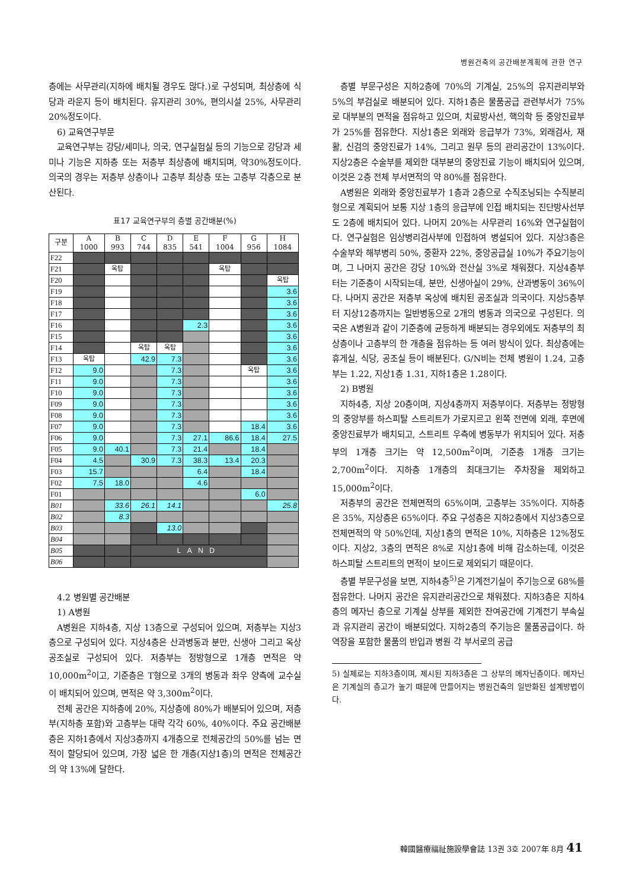병원건축의 공간배분계획에 관한 연구
층에는 사무관리(지하에 배치될 경우도 많다.)로 구성되며, 최상층에 식당과 라운지 등이 배치된다. 유지관리 30%, 편의시설 25%, 사무관리 20%정도이다.
6) 교육연구부문
교육연구부는 강당/세미나, 의국, 연구실험실 등의 기능으로 강당과 세미나 기능은 지하층 또는 저층부 최상층에 배치되며, 약30%정도이다. 의국의 경우는 저층부 상층이나 고층부 최상층 또는 고층부 각층으로 분산된다.
표17 교육연구부의 층별 공간배분(%)
| 구분 | A 1000 | B 993 | C 744 | D 835 | E 541 | F 1004 | G 956 | H 1084 |
| --- | --- | --- | --- | --- | --- | --- | --- | --- |
| F22 | | | | | | | | |
| F21 | | 옥탑 | | | | 옥탑 | | |
| F20 | | | | | | | | 옥탑 |
| F19 | | | | | | | | 3.6 |
| F18 | | | | | | | | 3.6 |
| F17 | | | | | | | | 3.6 |
| F16 | | | | | 2.3 | | | 3.6 |
| F15 | | | | | | | | 3.6 |
| F14 | | | 옥탑 | 옥탑 | | | | 3.6 |
| F13 | 옥탑 | | 42.9 | 7.3 | | | | 3.6 |
| F12 | 9.0 | | | 7.3 | | | 옥탑 | 3.6 |
| F11 | 9.0 | | | 7.3 | | | | 3.6 |
| F10 | 9.0 | | | 7.3 | | | | 3.6 |
| F09 | 9.0 | | | 7.3 | | | | 3.6 |
| F08 | 9.0 | | | 7.3 | | | | 3.6 |
| F07 | 9.0 | | | 7.3 | | | 18.4 | 3.6 |
| F06 | 9.0 | | | 7.3 | 27.1 | 86.6 | 18.4 | 27.5 |
| F05 | 9.0 | 40.1 | | 7.3 | 21.4 | | 18.4 | |
| F04 | 4.5 | | 30.9 | 7.3 | 38.3 | 13.4 | 20.3 | |
| F03 | 15.7 | | | | 6.4 | | 18.4 | |
| F02 | 7.5 | 18.0 | | | 4.6 | | | |
| F01 | | | | | | | 6.0 | |
| B01 | | 33.6 | 26.1 | 14.1 | | | | 25.8 |
| B02 | | 8.3 | | | | | | |
| B03 | | | | 13.0 | | | | |
| B04 | | | | | | | | |
| B05 | | | LAND | | | | | |
| B06 | | | | | | | | |
4.2 병원별 공간배분
1) A병원
A병원은 지하4층, 지상 13층으로 구성되어 있으며, 저층부는 지상3층으로 구성되어 있다. 지상4층은 산과병동과 분만, 신생아 그리고 옥상 공조실로 구성되어 있다. 저층부는 정방형으로 1개층 면적은 약 10,000m<sup>2</sup>이고, 기준층은 T형으로 3개의 병동과 좌우 양측에 교수실이 배치되어 있으며, 면적은 약 3,300m<sup>2</sup>이다.
전체 공간은 지하층에 20%, 지상층에 80%가 배분되어 있으며, 저층부(지하층 포함)와 고층부는 대략 각각 60%, 40%이다. 주요 공간배분 층은 지하1층에서 지상3층까지 4개층으로 전체공간의 50%를 넘는 면적이 할당되어 있으며, 가장 넓은 한 개층(지상1층)의 면적은 전체공간의 약 13%에 달한다.
층별 부문구성은 지하2층에 70%의 기계실, 25%의 유지관리부와 5%의 부검실로 배분되어 있다. 지하1층은 물품공급 관련부서가 75%로 대부분의 면적을 점유하고 있으며, 치료방사선, 핵의학 등 중앙진료부가 25%를 점유한다. 지상1층은 외래와 응급부가 73%, 외래검사, 재활, 신검의 중앙진료가 14%, 그리고 원무 등의 관리공간이 13%이다. 지상2층은 수술부를 제외한 대부분의 중앙진료 기능이 배치되어 있으며, 이것은 2층 전체 부서면적의 약 80%를 점유한다.
A병원은 외래와 중앙진료부가 1층과 2층으로 수직조닝되는 수직분리형으로 계획되어 보통 지상 1층의 응급부에 인접 배치되는 진단방사선부도 2층에 배치되어 있다. 나머지 20%는 사무관리 16%와 연구실험이다. 연구실험은 임상병리검사부에 인접하여 병설되어 있다. 지상3층은 수술부와 해부병리 50%, 중환자 22%, 중앙공급실 10%가 주요기능이며, 그 나머지 공간은 강당 10%와 전산실 3%로 채워졌다. 지상4층부터는 기준층이 시작되는데, 분만, 신생아실이 29%, 산과병동이 36%이다. 나머지 공간은 저층부 옥상에 배치된 공조실과 의국이다. 지상5층부터 지상12층까지는 일반병동으로 2개의 병동과 의국으로 구성된다. 의국은 A병원과 같이 기준층에 균등하게 배분되는 경우외에도 저층부의 최상층이나 고층부의 한 개층을 점유하는 등 여러 방식이 있다. 최상층에는 휴게실, 식당, 공조실 등이 배분된다. G/N비는 전체 병원이 1.24, 고층부는 1.22, 지상1층 1.31, 지하1층은 1.28이다.
2) B병원
지하4층, 지상 20층이며, 지상4층까지 저층부이다. 저층부는 정방형의 중앙부를 하스피탈 스트리트가 가로지르고 왼쪽 전면에 외래, 후면에 중앙진료부가 배치되고, 스트리트 우측에 병동부가 위치되어 있다. 저층부의 1개층 크기는 약 12,500m<sup>2</sup>이며, 기준층 1개층 크기는 2,700m<sup>2</sup>이다. 지하층 1개층의 최대크기는 주차장을 제외하고 15,000m<sup>2</sup>이다.
저층부의 공간은 전체면적의 65%이며, 고층부는 35%이다. 지하층은 35%, 지상층은 65%이다. 주요 구성층은 지하2층에서 지상3층으로 전체면적의 약 50%인데, 지상1층의 면적은 10%, 지하층은 12%정도이다. 지상2, 3층의 면적은 8%로 지상1층에 비해 감소하는데, 이것은 하스피탈 스트리트의 면적이 보이드로 제외되기 때문이다.
층별 부문구성을 보면, 지하4층<sup>5)</sup>은 기계전기실이 주기능으로 68%를 점유한다. 나머지 공간은 유지관리공간으로 채워졌다. 지하3층은 지하4층의 메자닌 층으로 기계실 상부를 제외한 잔여공간에 기계전기 부속실과 유지관리 공간이 배분되었다. 지하2층의 주기능은 물품공급이다. 하역장을 포함한 물품의 반입과 병원 각 부서로의 공급
5) 실제로는 지하3층이며, 제시된 지하3층은 그 상부의 메자닌층이다. 메자닌은 기계실의 층고가 높기 때문에 만들어지는 병원건축의 일반화된 설계방법이다.
韓國醫療福祉施設學會誌 13권 3호 2007年 8月 41